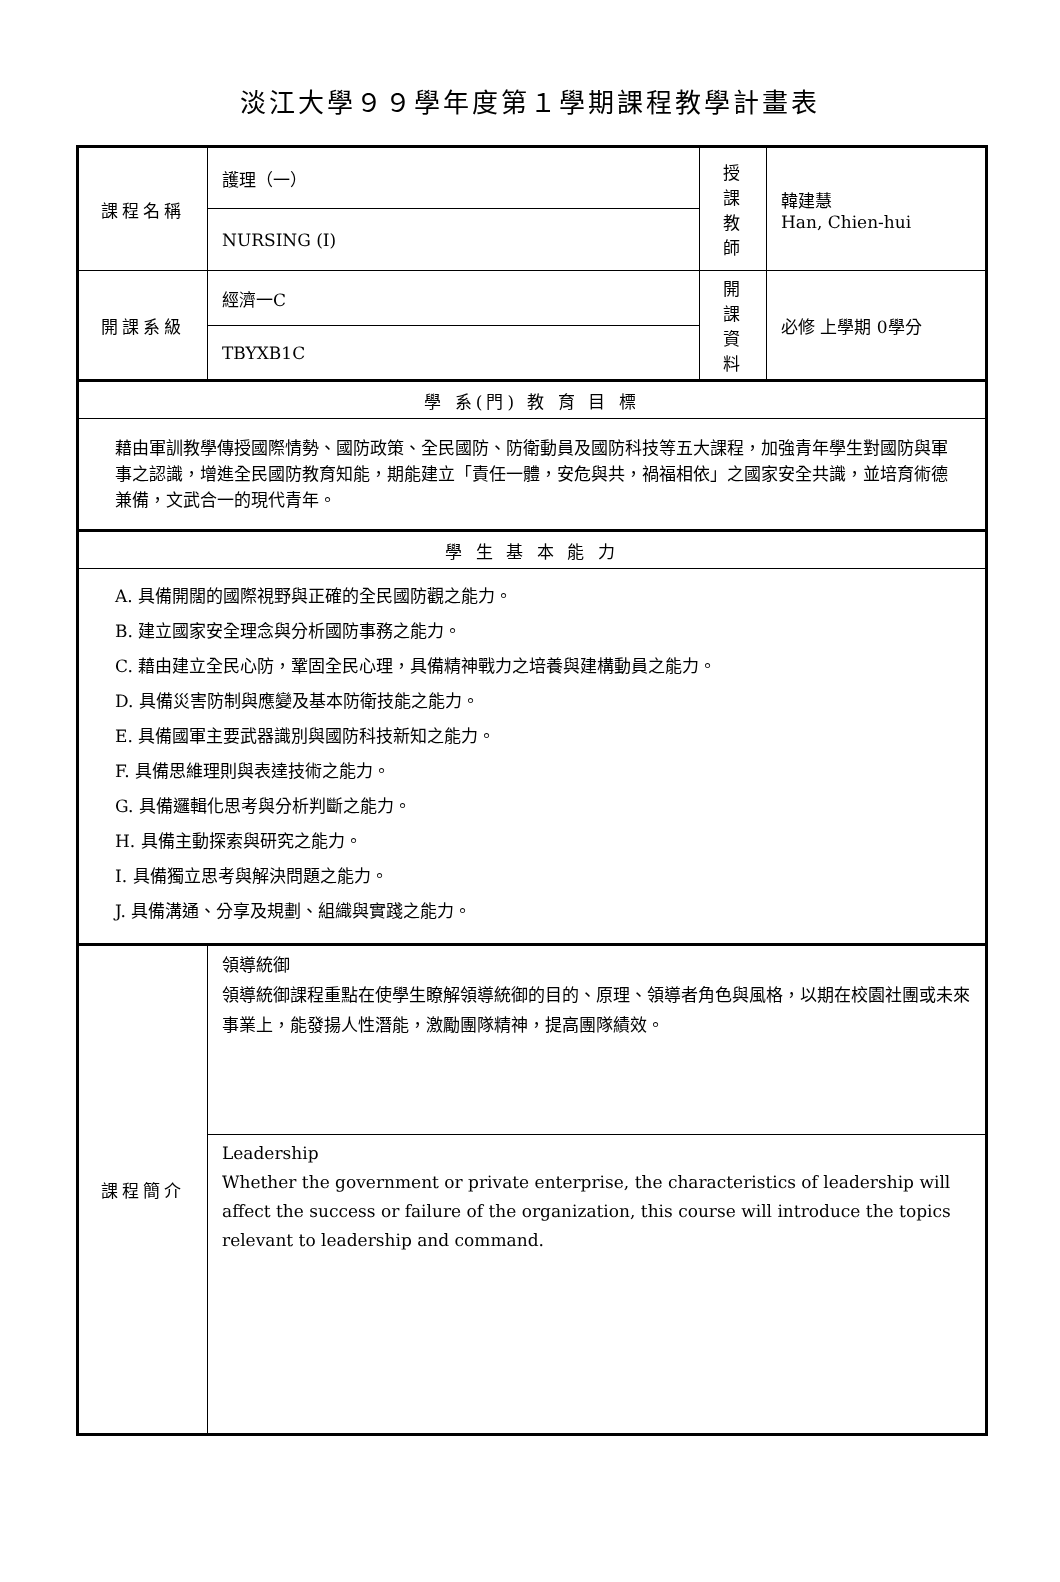淡江大學９９學年度第１學期課程教學計畫表
| 課程名稱 | 護理（一） | 授課 教師 | 韓建慧 Han, Chien-hui |
| | NURSING (I) | | |
| 開課系級 | 經濟一C | 開課 資料 | 必修 上學期 0學分 |
| | TBYXB1C | | |
| 學 系(門) 教 育 目 標 | | | |
| 藉由軍訓教學傳授國際情勢、國防政策、全民國防、防衛動員及國防科技等五大課程，加強青年學生對國防與軍事之認識，增進全民國防教育知能，期能建立「責任一體，安危與共，禍福相依」之國家安全共識，並培育術德兼備，文武合一的現代青年。 | | | |
| 學 生 基 本 能 力 | | | |
| A. 具備開闊的國際視野與正確的全民國防觀之能力。 B. 建立國家安全理念與分析國防事務之能力。 C. 藉由建立全民心防，鞏固全民心理，具備精神戰力之培養與建構動員之能力。 D. 具備災害防制與應變及基本防衛技能之能力。 E. 具備國軍主要武器識別與國防科技新知之能力。 F. 具備思維理則與表達技術之能力。 G. 具備邏輯化思考與分析判斷之能力。 H. 具備主動探索與研究之能力。 I. 具備獨立思考與解決問題之能力。 J. 具備溝通、分享及規劃、組織與實踐之能力。 | | | |
| 課程簡介 | 領導統御 領導統御課程重點在使學生瞭解領導統御的目的、原理、領導者角色與風格，以期在校園社團或未來事業上，能發揚人性潛能，激勵團隊精神，提高團隊績效。 | | |
| | Leadership Whether the government or private enterprise, the characteristics of leadership will affect the success or failure of the organization, this course will introduce the topics relevant to leadership and command. | | |